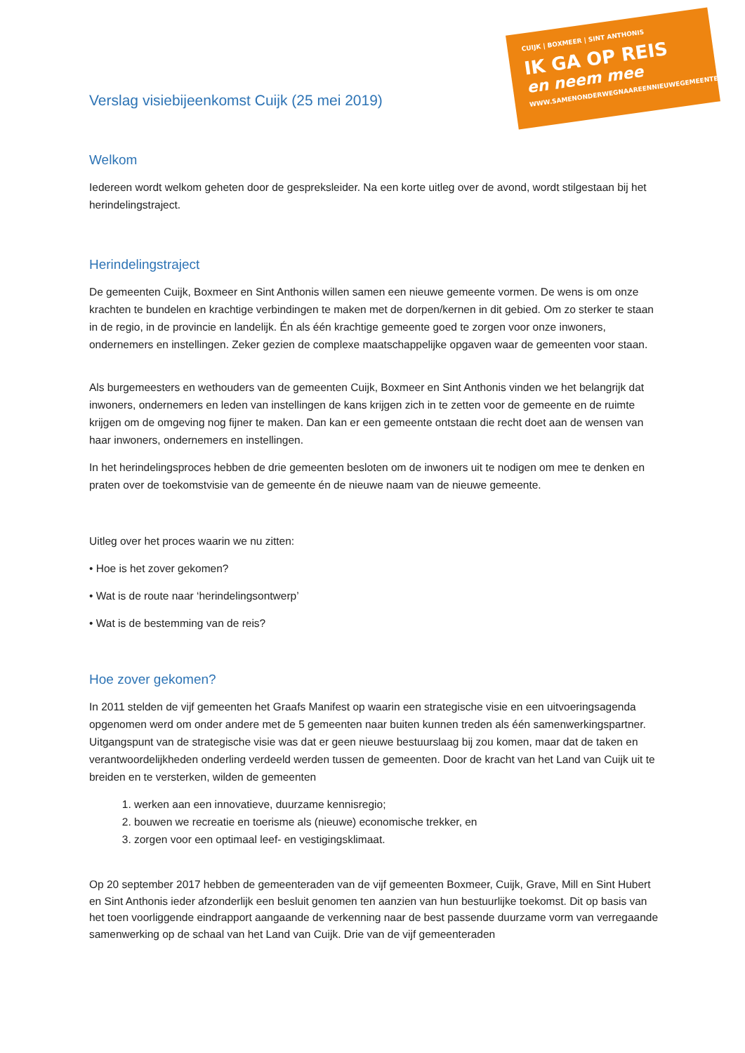CUIJK | BOXMEER | SINT ANTHONIS
IK GA OP REIS
en neem mee
WWW.SAMENONDERWEGNAAREENNIEUWEGEMEENTE.NL
Verslag visiebijeenkomst Cuijk (25 mei 2019)
Welkom
Iedereen wordt welkom geheten door de gespreksleider. Na een korte uitleg over de avond, wordt stilgestaan bij het herindelingstraject.
Herindelingstraject
De gemeenten Cuijk, Boxmeer en Sint Anthonis willen samen een nieuwe gemeente vormen. De wens is om onze krachten te bundelen en krachtige verbindingen te maken met de dorpen/kernen in dit gebied. Om zo sterker te staan in de regio, in de provincie en landelijk. Én als één krachtige gemeente goed te zorgen voor onze inwoners, ondernemers en instellingen. Zeker gezien de complexe maatschappelijke opgaven waar de gemeenten voor staan.
Als burgemeesters en wethouders van de gemeenten Cuijk, Boxmeer en Sint Anthonis vinden we het belangrijk dat inwoners, ondernemers en leden van instellingen de kans krijgen zich in te zetten voor de gemeente en de ruimte krijgen om de omgeving nog fijner te maken. Dan kan er een gemeente ontstaan die recht doet aan de wensen van haar inwoners, ondernemers en instellingen.
In het herindelingsproces hebben de drie gemeenten besloten om de inwoners uit te nodigen om mee te denken en praten over de toekomstvisie van de gemeente én de nieuwe naam van de nieuwe gemeente.
Uitleg over het proces waarin we nu zitten:
• Hoe is het zover gekomen?
• Wat is de route naar ‘herindelingsontwerp’
• Wat is de bestemming van de reis?
Hoe zover gekomen?
In 2011 stelden de vijf gemeenten het Graafs Manifest op waarin een strategische visie en een uitvoeringsagenda opgenomen werd om onder andere met de 5 gemeenten naar buiten kunnen treden als één samenwerkingspartner. Uitgangspunt van de strategische visie was dat er geen nieuwe bestuurslaag bij zou komen, maar dat de taken en verantwoordelijkheden onderling verdeeld werden tussen de gemeenten. Door de kracht van het Land van Cuijk uit te breiden en te versterken, wilden de gemeenten
1. werken aan een innovatieve, duurzame kennisregio;
2. bouwen we recreatie en toerisme als (nieuwe) economische trekker, en
3. zorgen voor een optimaal leef- en vestigingsklimaat.
Op 20 september 2017 hebben de gemeenteraden van de vijf gemeenten Boxmeer, Cuijk, Grave, Mill en Sint Hubert en Sint Anthonis ieder afzonderlijk een besluit genomen ten aanzien van hun bestuurlijke toekomst. Dit op basis van het toen voorliggende eindrapport aangaande de verkenning naar de best passende duurzame vorm van verregaande samenwerking op de schaal van het Land van Cuijk. Drie van de vijf gemeenteraden